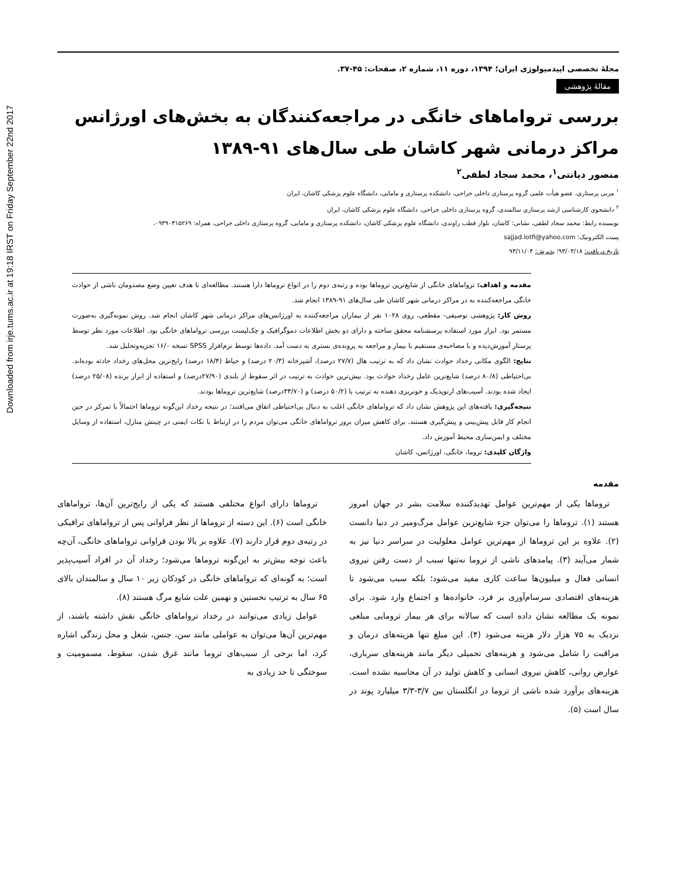Downloaded from irje.tums.ac.ir at 19:18 IRST on Friday September 22nd 2017
مجلهٔ تخصصی اپیدمیولوژی ایران؛ ۱۳۹۴، دوره ۱۱، شماره ۲، صفحات: ۴۵-۳۷.
مقالهٔ پژوهشی
بررسی ترواماهای خانگی در مراجعه‌کنندگان به بخش‌های اورژانس مراکز درمانی شهر کاشان طی سال‌های ۹۱-۱۳۸۹
منصور دیانتی<sup>۱</sup>، محمد سجاد لطفی<sup>۲</sup>
<sup>۱</sup> مربی پرستاری، عضو هیأت علمی گروه پرستاری داخلی جراحی، دانشکده پرستاری و مامایی، دانشگاه علوم پزشکی کاشان، ایران
<sup>۲</sup> دانشجوی کارشناسی ارشد پرستاری سالمندی، گروه پرستاری داخلی جراحی، دانشگاه علوم پزشکی کاشان، ایران
نویسنده رابط: محمد سجاد لطفی، نشانی: کاشان، بلوار قطب راوندی، دانشگاه علوم پزشکی کاشان، دانشکده پرستاری و مامایی، گروه پرستاری داخلی جراحی، همراه: ۰۹۳۹۰۳۱۵۲۶۹،
پست الکترونیک: sajjad.lotfi@yahoo.com
تاریخ دریافت: ۹۳/۰۳/۱۸؛ پذیرش: ۹۳/۱۱/۰۴
مقدمه و اهداف: ترواماهای خانگی از شایع‌ترین تروماها بوده و رتبه‌ی دوم را در انواع تروماها دارا هستند. مطالعه‌ای با هدف تعیین وضع مصدومان ناشی از حوادث خانگی مراجعه‌کننده به در مراکز درمانی شهر کاشان طی سال‌های ۹۱-۱۳۸۹ انجام شد.
روش کار: پژوهشی توصیفی- مقطعی، روی ۱۰۲۸ نفر از بیماران مراجعه‌کننده به اورژانس‌های مراکز درمانی شهر کاشان انجام شد. روش نمونه‌گیری به‌صورت مستمر بود. ابزار مورد استفاده پرسشنامه محقق ساخته و دارای دو بخش اطلاعات دموگرافیک و چک‌لیست بررسی ترواماهای خانگی بود. اطلاعات مورد نظر توسط پرستار آموزش‌دیده و با مصاحبه‌ی مستقیم با بیمار و مراجعه به پرونده‌ی بستری به دست آمد. داده‌ها توسط نرم‌افزار SPSS نسخه ۱۶/۰ تجزیه‌وتحلیل شد.
نتایج: الگوی مکانی رخداد حوادث نشان داد که به ترتیب هال (۲۷/۷ درصد)، آشپزخانه (۲۰/۳ درصد) و حیاط (۱۸/۴ درصد) رایج‌ترین محل‌های رخداد حادثه بوده‌اند. بی‌احتیاطی (۸۰/۸ درصد) شایع‌ترین عامل رخداد حوادث بود. بیش‌ترین حوادث به ترتیب در اثر سقوط از بلندی (۲۷/۹۰درصد) و استفاده از ابزار برنده (۲۵/۰۸ درصد) ایجاد شده بودند. آسیب‌های ارتوپدیک و خونریزی دهنده به ترتیب با (۵۰/۲ درصد) و (۳۴/۷۰درصد) شایع‌ترین تروماها بودند.
نتیجه‌گیری: یافته‌های این پژوهش نشان داد که ترواماهای خانگی اغلب به دنبال بی‌احتیاطی اتفاق می‌افتند؛ در نتیجه رخداد این‌گونه تروماها احتمالاً با تمرکز در حین انجام کار قابل پیش‌بینی و پیش‌گیری هستند. برای کاهش میزان بروز ترواماهای خانگی می‌توان مردم را در ارتباط با نکات ایمنی در چینش منازل، استفاده از وسایل مختلف و ایمن‌سازی محیط آموزش داد.
واژگان کلیدی: تروما، خانگی، اورژانس، کاشان
مقدمه
تروماها یکی از مهم‌ترین عوامل تهدیدکننده سلامت بشر در جهان امروز هستند (۱). تروماها را می‌توان جزء شایع‌ترین عوامل مرگ‌ومیر در دنیا دانست (۲). علاوه بر این تروماها از مهم‌ترین عوامل معلولیت در سراسر دنیا نیز به شمار می‌آیند (۳). پیامدهای ناشی از تروما نه‌تنها سبب از دست رفتن نیروی انسانی فعال و میلیون‌ها ساعت کاری مفید می‌شود؛ بلکه سبب می‌شود تا هزینه‌های اقتصادی سرسام‌آوری بر فرد، خانواده‌ها و اجتماع وارد شود. برای نمونه یک مطالعه نشان داده است که سالانه برای هر بیمار ترومایی مبلغی نزدیک به ۷۵ هزار دلار هزینه می‌شود (۴). این مبلغ تنها هزینه‌های درمان و مراقبت را شامل می‌شود و هزینه‌های تحمیلی دیگر مانند هزینه‌های سرباری، عوارض روانی، کاهش نیروی انسانی و کاهش تولید در آن محاسبه نشده است. هزینه‌های برآورد شده ناشی از تروما در انگلستان بین ۳/۷-۳/۳ میلیارد پوند در سال است (۵).
تروماها دارای انواع مختلفی هستند که یکی از رایج‌ترین آن‌ها، ترواماهای خانگی است (۶). این دسته از تروماها از نظر فراوانی پس از ترواماهای ترافیکی در رتبه‌ی دوم قرار دارند (۷). علاوه بر بالا بودن فراوانی ترواماهای خانگی، آن‌چه باعث توجه بیش‌تر به این‌گونه تروماها می‌شود؛ رخداد آن در افراد آسیب‌پذیر است؛ به گونه‌ای که ترواماهای خانگی در کودکان زیر ۱۰ سال و سالمندان بالای ۶۵ سال به ترتیب نخستین و نهمین علت شایع مرگ هستند (۸).
عوامل زیادی می‌توانند در رخداد ترواماهای خانگی نقش داشته باشند، از مهم‌ترین آن‌ها می‌توان به عواملی مانند سن، جنس، شغل و محل زندگی اشاره کرد، اما برخی از سبب‌های تروما مانند غرق شدن، سقوط، مسمومیت و سوختگی تا حد زیادی به